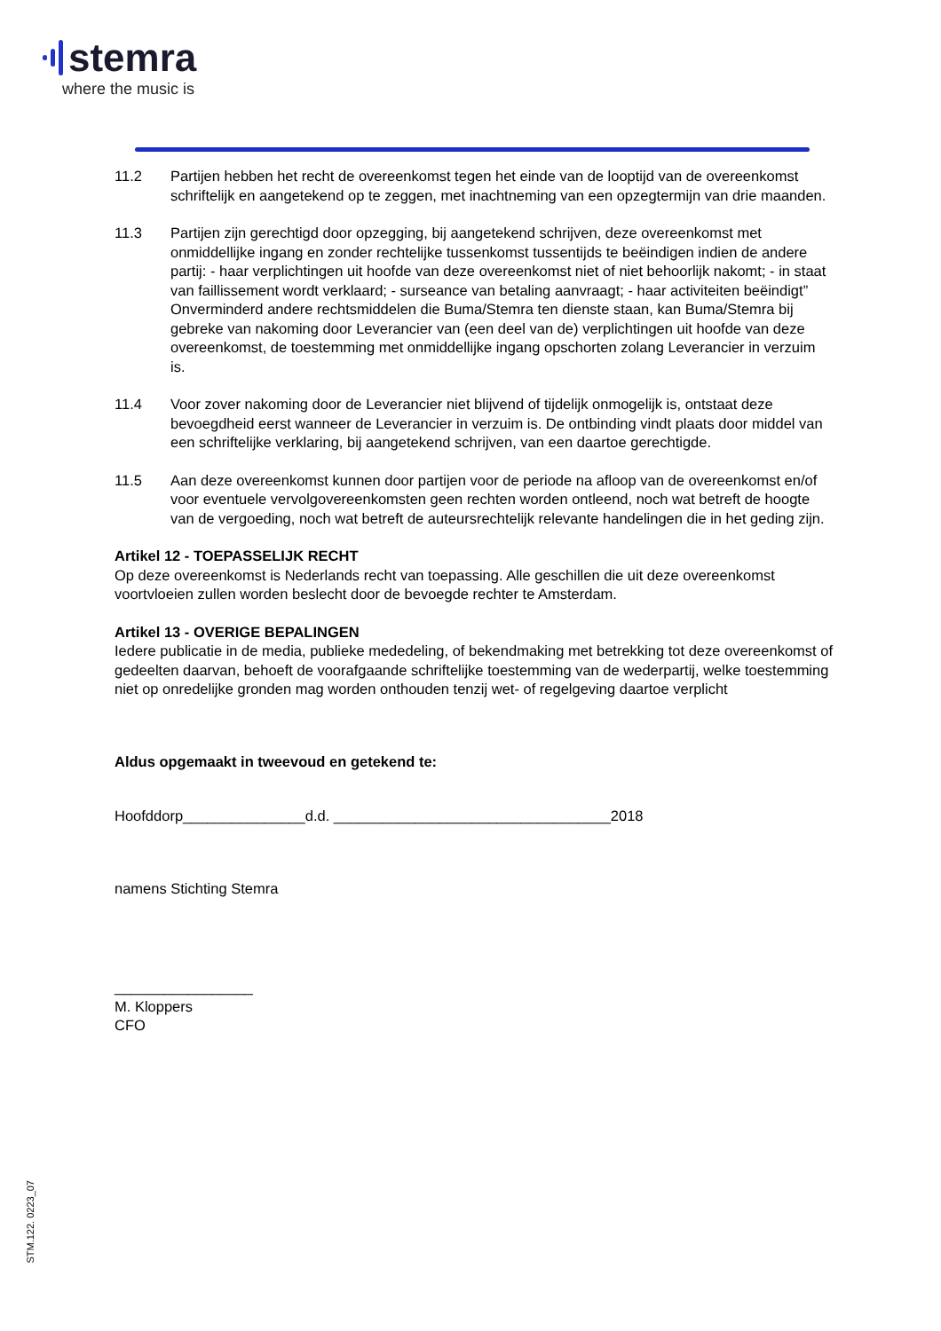stemra
where the music is
11.2 Partijen hebben het recht de overeenkomst tegen het einde van de looptijd van de overeenkomst schriftelijk en aangetekend op te zeggen, met inachtneming van een opzegtermijn van drie maanden.
11.3 Partijen zijn gerechtigd door opzegging, bij aangetekend schrijven, deze overeenkomst met onmiddellijke ingang en zonder rechtelijke tussenkomst tussentijds te beëindigen indien de andere partij: - haar verplichtingen uit hoofde van deze overeenkomst niet of niet behoorlijk nakomt; - in staat van faillissement wordt verklaard; - surseance van betaling aanvraagt; - haar activiteiten beëindigt” Onverminderd andere rechtsmiddelen die Buma/Stemra ten dienste staan, kan Buma/Stemra bij gebreke van nakoming door Leverancier van (een deel van de) verplichtingen uit hoofde van deze overeenkomst, de toestemming met onmiddellijke ingang opschorten zolang Leverancier in verzuim is.
11.4 Voor zover nakoming door de Leverancier niet blijvend of tijdelijk onmogelijk is, ontstaat deze bevoegdheid eerst wanneer de Leverancier in verzuim is. De ontbinding vindt plaats door middel van een schriftelijke verklaring, bij aangetekend schrijven, van een daartoe gerechtigde.
11.5 Aan deze overeenkomst kunnen door partijen voor de periode na afloop van de overeenkomst en/of voor eventuele vervolgovereenkomsten geen rechten worden ontleend, noch wat betreft de hoogte van de vergoeding, noch wat betreft de auteursrechtelijk relevante handelingen die in het geding zijn.
Artikel 12 - TOEPASSELIJK RECHT
Op deze overeenkomst is Nederlands recht van toepassing. Alle geschillen die uit deze overeenkomst voortvloeien zullen worden beslecht door de bevoegde rechter te Amsterdam.
Artikel 13 - OVERIGE BEPALINGEN
Iedere publicatie in de media, publieke mededeling, of bekendmaking met betrekking tot deze overeenkomst of gedeelten daarvan, behoeft de voorafgaande schriftelijke toestemming van de wederpartij, welke toestemming niet op onredelijke gronden mag worden onthouden tenzij wet- of regelgeving daartoe verplicht
Aldus opgemaakt in tweevoud en getekend te:
Hoofddorp_______________d.d. __________________________________2018
namens Stichting Stemra
_________________
M. Kloppers
CFO
STM.122. 0223_07